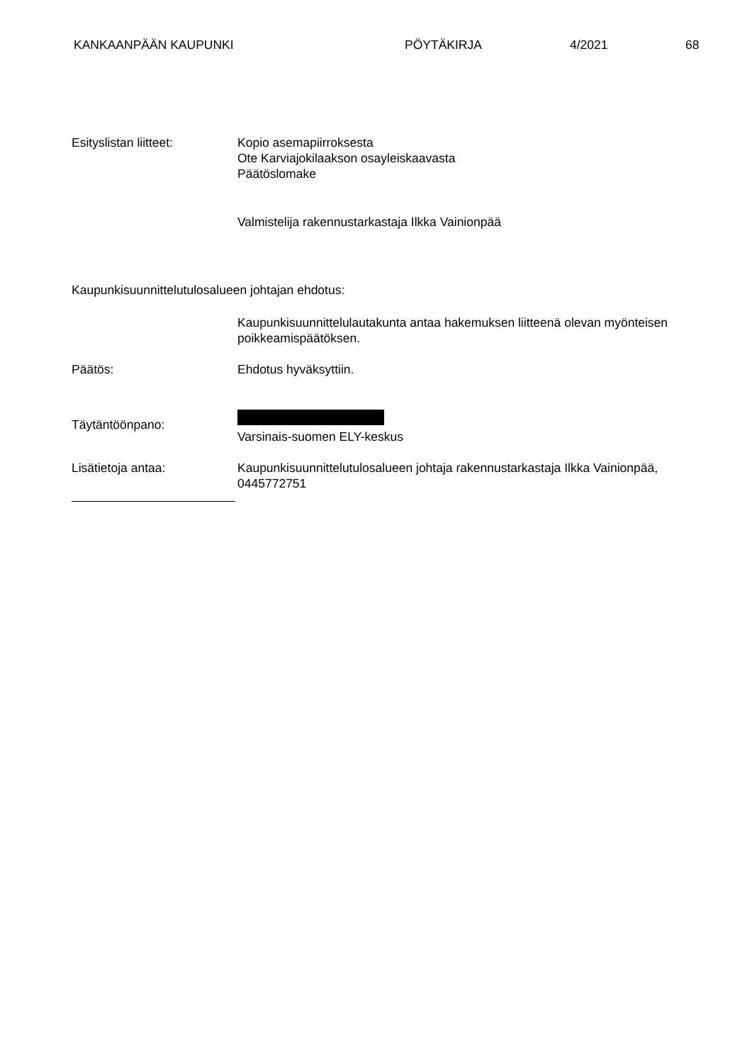KANKAAN­PÄÄN KAUPUNKI PÖYTÄKIRJA 4/2021 68
Esityslistan liitteet: Kopio asemapiirroksesta
Ote Karviajokilaakson osayleiskaavasta
Päätöslomake
Valmistelija rakennustarkastaja Ilkka Vainionpää
Kaupunkisuunnittelutulosalueen johtajan ehdotus:
Kaupunkisuunnittelulautakunta antaa hakemuksen liitteenä olevan myönteisen poikkeamispäätöksen.
Päätös: Ehdotus hyväksyttiin.
Täytäntöönpano:
Varsinais-suomen ELY-keskus
Lisätietoja antaa: Kaupunkisuunnittelutulosalueen johtaja rakennustarkastaja Ilkka Vainionpää, 0445772751